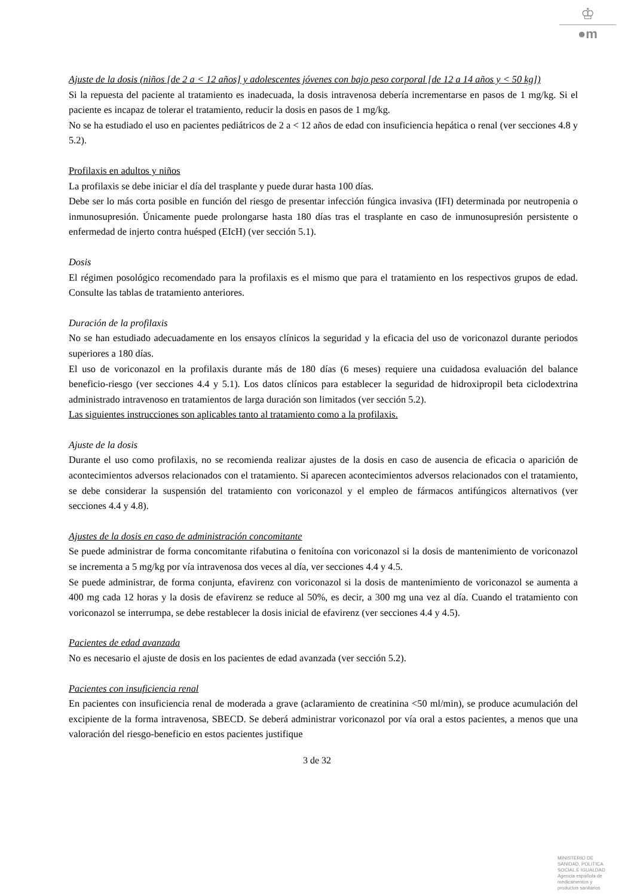♔
●m
Ajuste de la dosis (niños [de 2 a < 12 años] y adolescentes jóvenes con bajo peso corporal [de 12 a 14 años y < 50 kg])
Si la repuesta del paciente al tratamiento es inadecuada, la dosis intravenosa debería incrementarse en pasos de 1 mg/kg. Si el paciente es incapaz de tolerar el tratamiento, reducir la dosis en pasos de 1 mg/kg.
No se ha estudiado el uso en pacientes pediátricos de 2 a < 12 años de edad con insuficiencia hepática o renal (ver secciones 4.8 y 5.2).
Profilaxis en adultos y niños
La profilaxis se debe iniciar el día del trasplante y puede durar hasta 100 días.
Debe ser lo más corta posible en función del riesgo de presentar infección fúngica invasiva (IFI) determinada por neutropenia o inmunosupresión. Únicamente puede prolongarse hasta 180 días tras el trasplante en caso de inmunosupresión persistente o enfermedad de injerto contra huésped (EIcH) (ver sección 5.1).
Dosis
El régimen posológico recomendado para la profilaxis es el mismo que para el tratamiento en los respectivos grupos de edad. Consulte las tablas de tratamiento anteriores.
Duración de la profilaxis
No se han estudiado adecuadamente en los ensayos clínicos la seguridad y la eficacia del uso de voriconazol durante periodos superiores a 180 días.
El uso de voriconazol en la profilaxis durante más de 180 días (6 meses) requiere una cuidadosa evaluación del balance beneficio-riesgo (ver secciones 4.4 y 5.1). Los datos clínicos para establecer la seguridad de hidroxipropil beta ciclodextrina administrado intravenoso en tratamientos de larga duración son limitados (ver sección 5.2).
Las siguientes instrucciones son aplicables tanto al tratamiento como a la profilaxis.
Ajuste de la dosis
Durante el uso como profilaxis, no se recomienda realizar ajustes de la dosis en caso de ausencia de eficacia o aparición de acontecimientos adversos relacionados con el tratamiento. Si aparecen acontecimientos adversos relacionados con el tratamiento, se debe considerar la suspensión del tratamiento con voriconazol y el empleo de fármacos antifúngicos alternativos (ver secciones 4.4 y 4.8).
Ajustes de la dosis en caso de administración concomitante
Se puede administrar de forma concomitante rifabutina o fenitoína con voriconazol si la dosis de mantenimiento de voriconazol se incrementa a 5 mg/kg por vía intravenosa dos veces al día, ver secciones 4.4 y 4.5.
Se puede administrar, de forma conjunta, efavirenz con voriconazol si la dosis de mantenimiento de voriconazol se aumenta a 400 mg cada 12 horas y la dosis de efavirenz se reduce al 50%, es decir, a 300 mg una vez al día. Cuando el tratamiento con voriconazol se interrumpa, se debe restablecer la dosis inicial de efavirenz (ver secciones 4.4 y 4.5).
Pacientes de edad avanzada
No es necesario el ajuste de dosis en los pacientes de edad avanzada (ver sección 5.2).
Pacientes con insuficiencia renal
En pacientes con insuficiencia renal de moderada a grave (aclaramiento de creatinina <50 ml/min), se produce acumulación del excipiente de la forma intravenosa, SBECD. Se deberá administrar voriconazol por vía oral a estos pacientes, a menos que una valoración del riesgo-beneficio en estos pacientes justifique
3 de 32
MINISTERIO DE
SANIDAD, POLITICA
SOCIAL E IGUALDAD
Agencia española de
medicamentos y
productos sanitarios